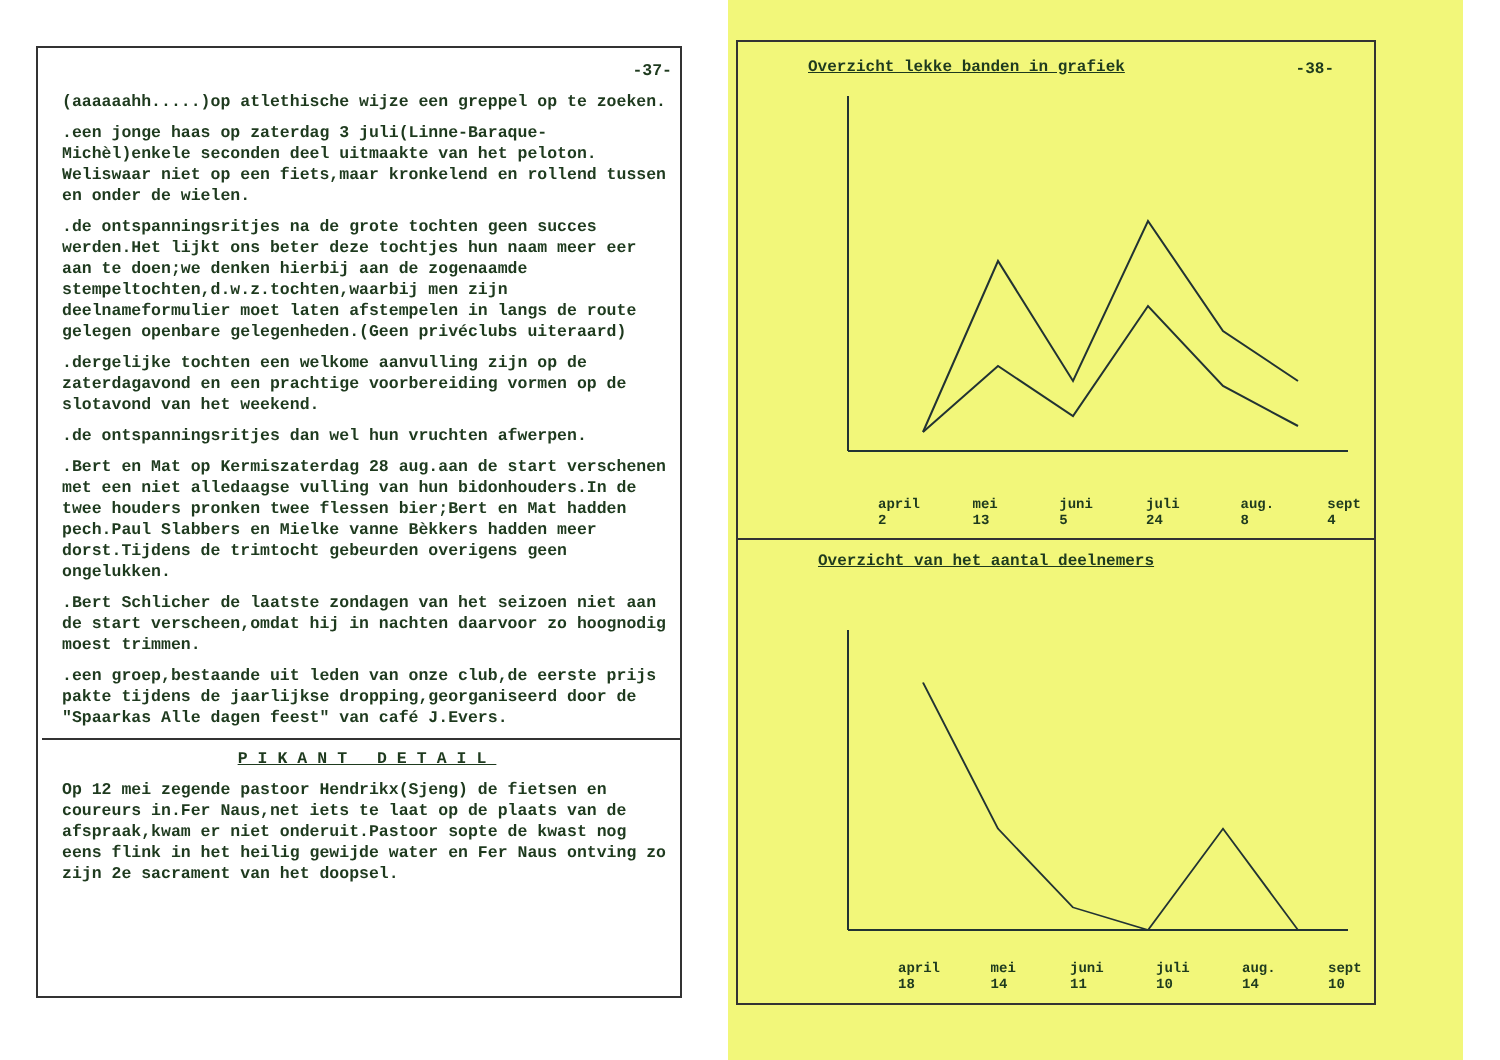-37-
(aaaaaahh.....)op atlethische wijze een greppel op te zoeken.
.een jonge haas op zaterdag 3 juli(Linne-Baraque-Michèl)enkele seconden deel uitmaakte van het peloton. Weliswaar niet op een fiets,maar kronkelend en rollend tussen en onder de wielen.
.de ontspanningsritjes na de grote tochten geen succes werden.Het lijkt ons beter deze tochtjes hun naam meer eer aan te doen;we denken hierbij aan de zogenaamde stempeltochten,d.w.z.tochten,waarbij men zijn deelnameformulier moet laten afstempelen in langs de route gelegen openbare gelegenheden.(Geen privéclubs uiteraard)
.dergelijke tochten een welkome aanvulling zijn op de zaterdagavond en een prachtige voorbereiding vormen op de slotavond van het weekend.
.de ontspanningsritjes dan wel hun vruchten afwerpen.
.Bert en Mat op Kermiszaterdag 28 aug.aan de start verschenen met een niet alledaagse vulling van hun bidonhouders.In de twee houders pronken twee flessen bier;Bert en Mat hadden pech.Paul Slabbers en Mielke vanne Bèkkers hadden meer dorst.Tijdens de trimtocht gebeurden overigens geen ongelukken.
.Bert Schlicher de laatste zondagen van het seizoen niet aan de start verscheen,omdat hij in nachten daarvoor zo hoognodig moest trimmen.
.een groep,bestaande uit leden van onze club,de eerste prijs pakte tijdens de jaarlijkse dropping,georganiseerd door de "Spaarkas Alle dagen feest" van café J.Evers.
PIKANT DETAIL
Op 12 mei zegende pastoor Hendrikx(Sjeng) de fietsen en coureurs in.Fer Naus,net iets te laat op de plaats van de afspraak,kwam er niet onderuit.Pastoor sopte de kwast nog eens flink in het heilig gewijde water en Fer Naus ontving zo zijn 2e sacrament van het doopsel.
Overzicht lekke banden in grafiek -38-
april 2 mei 13 juni 5 juli 24 aug. 8 sept 4
Overzicht van het aantal deelnemers
april 18 mei 14 juni 11 juli 10 aug. 14 sept 10